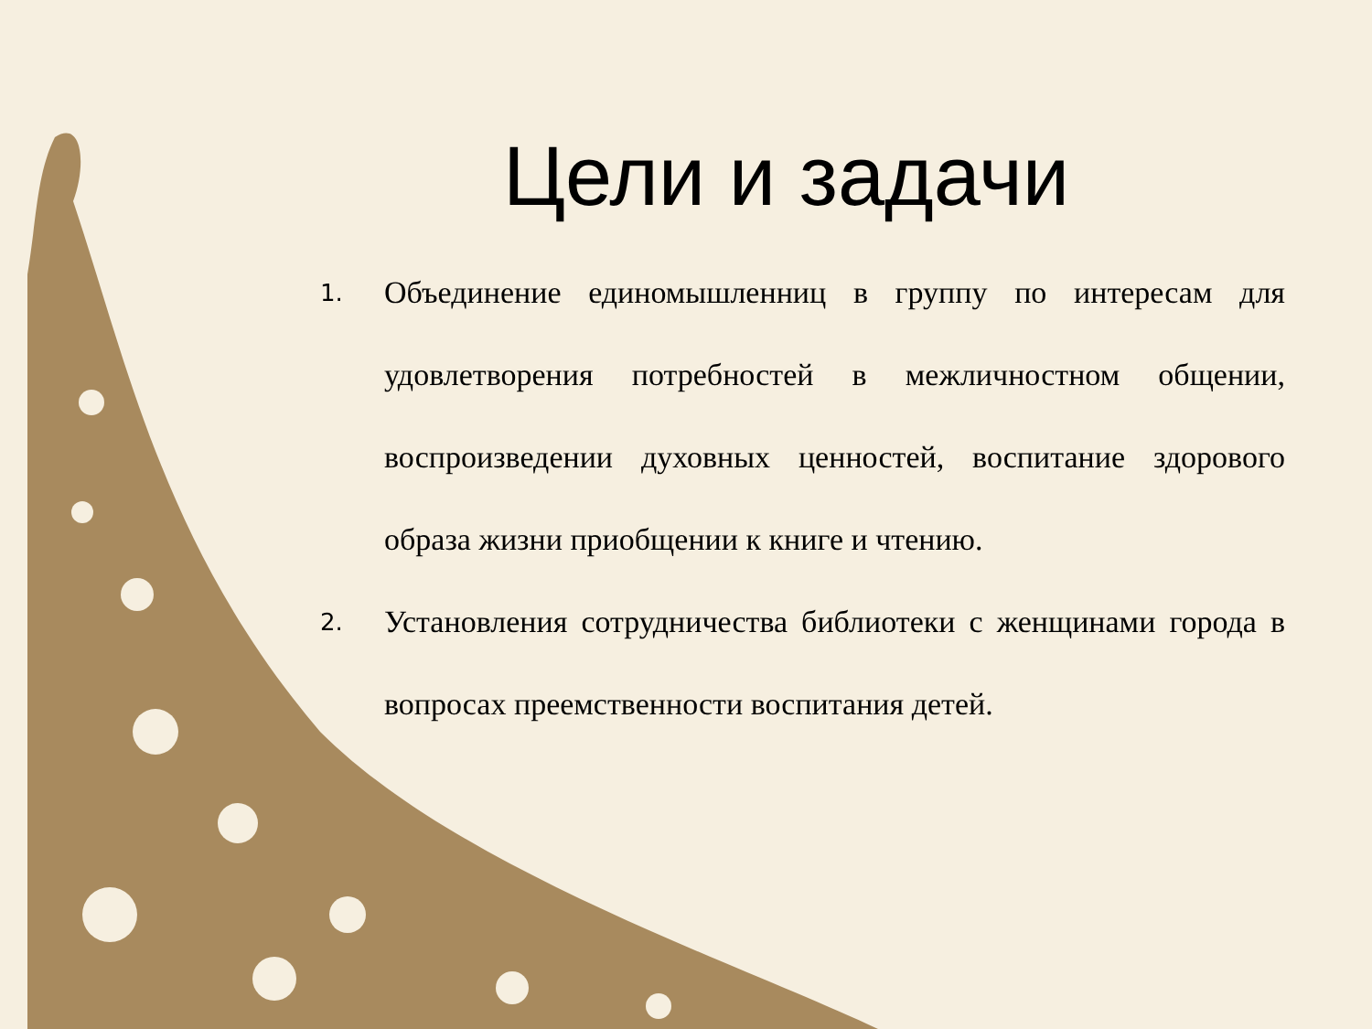Цели и задачи
1. Объединение единомышленниц в группу по интересам для удовлетворения потребностей в межличностном общении, воспроизведении духовных ценностей, воспитание здорового образа жизни приобщении к книге и чтению.
2. Установления сотрудничества библиотеки с женщинами города в вопросах преемственности воспитания детей.